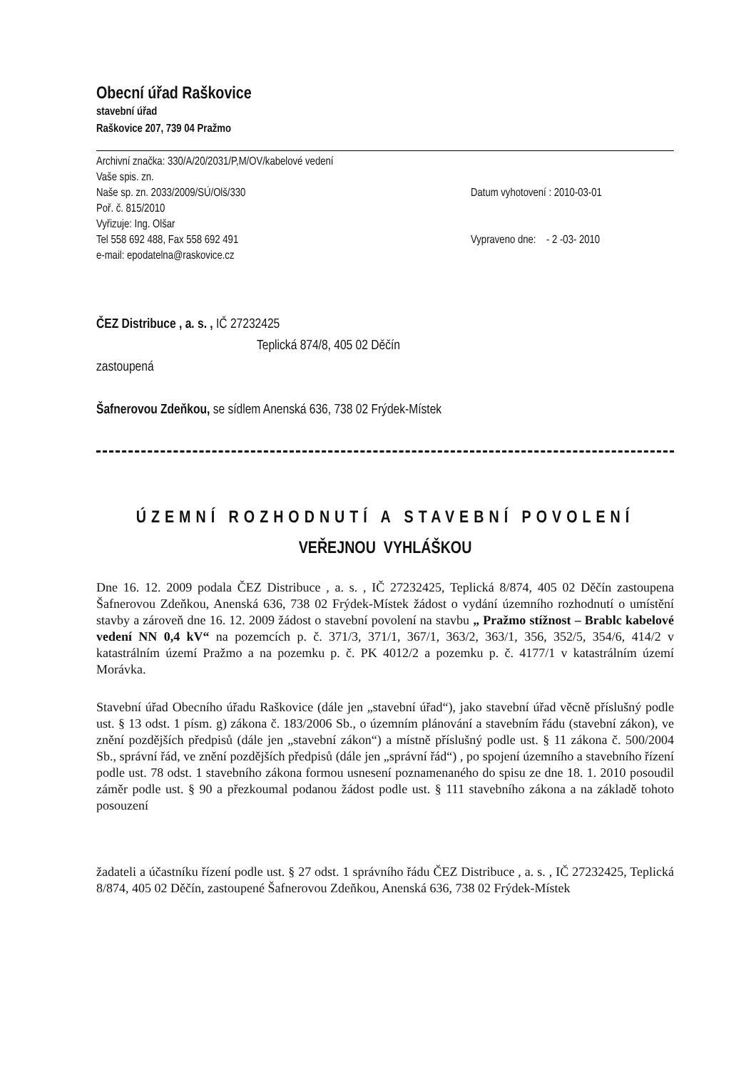Obecní úřad Raškovice
stavební úřad
Raškovice 207, 739 04 Pražmo
Archivní značka: 330/A/20/2031/P,M/OV/kabelové vedení
Vaše spis. zn.
Naše sp. zn. 2033/2009/SÚ/Olš/330
Poř. č. 815/2010
Vyřizuje: Ing. Olšar
Tel 558 692 488, Fax 558 692 491
e-mail: epodatelna@raskovice.cz
Datum vyhotovení : 2010-03-01
Vypraveno dne: - 2 -03- 2010
ČEZ Distribuce , a. s. , IČ 27232425
Teplická 874/8, 405 02 Děčín
zastoupená
Šafnerovou Zdeňkou, se sídlem Anenská 636, 738 02 Frýdek-Místek
ÚZEMNÍ ROZHODNUTÍ A STAVEBNÍ POVOLENÍ
VEŘEJNOU VYHLÁŠKOU
Dne 16. 12. 2009 podala ČEZ Distribuce , a. s. , IČ 27232425, Teplická 8/874, 405 02 Děčín zastoupena Šafnerovou Zdeňkou, Anenská 636, 738 02 Frýdek-Místek žádost o vydání územního rozhodnutí o umístění stavby a zároveň dne 16. 12. 2009 žádost o stavební povolení na stavbu „ Pražmo stížnost – Brablc kabelové vedení NN 0,4 kV“ na pozemcích p. č. 371/3, 371/1, 367/1, 363/2, 363/1, 356, 352/5, 354/6, 414/2 v katastrálním území Pražmo a na pozemku p. č. PK 4012/2 a pozemku p. č. 4177/1 v katastrálním území Morávka.
Stavební úřad Obecního úřadu Raškovice (dále jen „stavební úřad“), jako stavební úřad věcně příslušný podle ust. § 13 odst. 1 písm. g) zákona č. 183/2006 Sb., o územním plánování a stavebním řádu (stavební zákon), ve znění pozdějších předpisů (dále jen „stavební zákon“) a místně příslušný podle ust. § 11 zákona č. 500/2004 Sb., správní řád, ve znění pozdějších předpisů (dále jen „správní řád“) , po spojení územního a stavebního řízení podle ust. 78 odst. 1 stavebního zákona formou usnesení poznamenaného do spisu ze dne 18. 1. 2010 posoudil záměr podle ust. § 90 a přezkoumal podanou žádost podle ust. § 111 stavebního zákona a na základě tohoto posouzení
žadateli a účastníku řízení podle ust. § 27 odst. 1 správního řádu ČEZ Distribuce , a. s. , IČ 27232425, Teplická 8/874, 405 02 Děčín, zastoupené Šafnerovou Zdeňkou, Anenská 636, 738 02 Frýdek-Místek